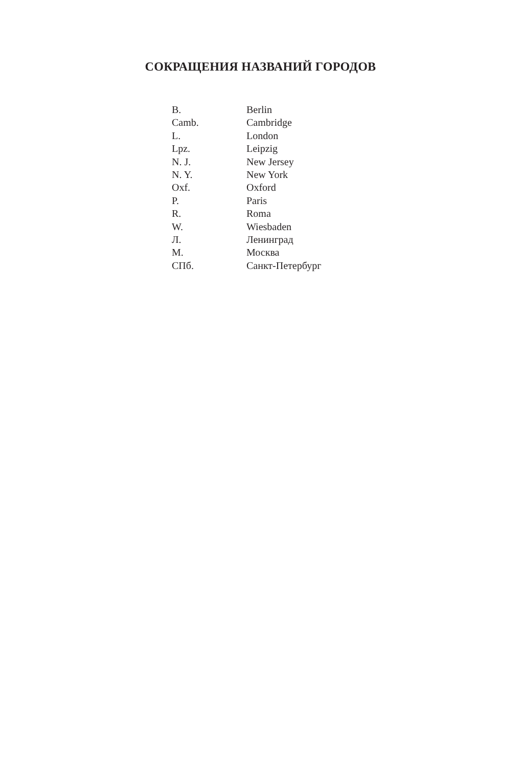СОКРАЩЕНИЯ НАЗВАНИЙ ГОРОДОВ
| B. | Berlin |
| Camb. | Cambridge |
| L. | London |
| Lpz. | Leipzig |
| N. J. | New Jersey |
| N. Y. | New York |
| Oxf. | Oxford |
| P. | Paris |
| R. | Roma |
| W. | Wiesbaden |
| Л. | Ленинград |
| М. | Москва |
| СПб. | Санкт-Петербург |